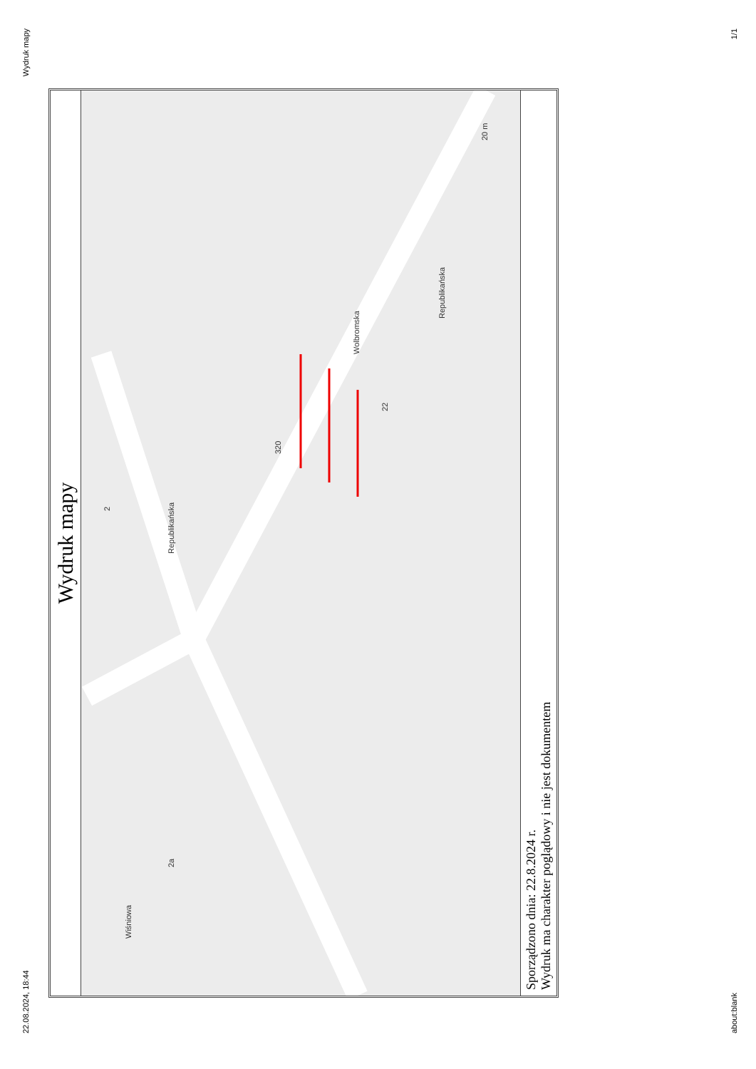22.08.2024, 18:44 Wydruk mapy
Wydruk mapy
Wiśniowa
Republikańska
Republikańska
Wolbromska
320
2
22
2a
20 m
Sporządzono dnia: 22.8.2024 r.
Wydruk ma charakter poglądowy i nie jest dokumentem
about:blank 1/1